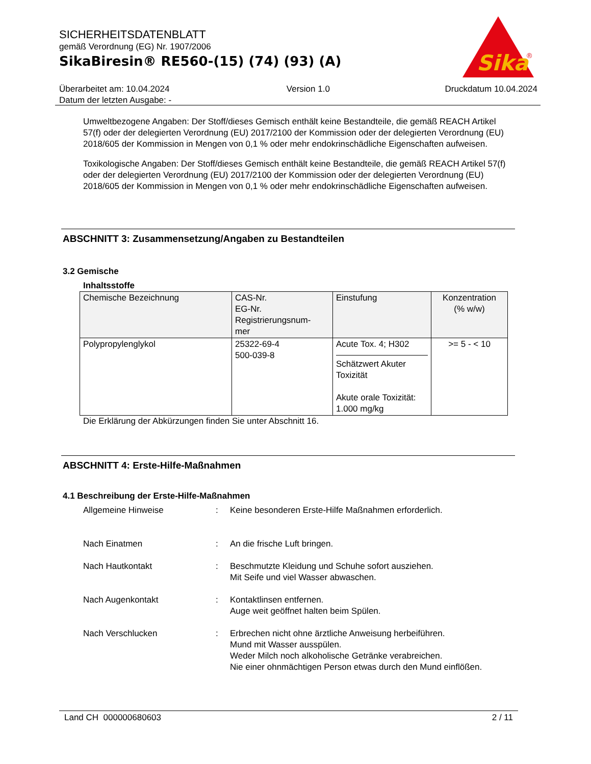SICHERHEITSDATENBLATT
gemäß Verordnung (EG) Nr. 1907/2006
SikaBiresin® RE560-(15) (74) (93) (A)
Sika
®
Überarbeitet am: 10.04.2024
Datum der letzten Ausgabe: -
Version 1.0 Druckdatum 10.04.2024
Umweltbezogene Angaben: Der Stoff/dieses Gemisch enthält keine Bestandteile, die gemäß REACH Artikel 57(f) oder der delegierten Verordnung (EU) 2017/2100 der Kommission oder der delegierten Verordnung (EU) 2018/605 der Kommission in Mengen von 0,1 % oder mehr endokrinschädliche Eigenschaften aufweisen.
Toxikologische Angaben: Der Stoff/dieses Gemisch enthält keine Bestandteile, die gemäß REACH Artikel 57(f) oder der delegierten Verordnung (EU) 2017/2100 der Kommission oder der delegierten Verordnung (EU) 2018/605 der Kommission in Mengen von 0,1 % oder mehr endokrinschädliche Eigenschaften aufweisen.
ABSCHNITT 3: Zusammensetzung/Angaben zu Bestandteilen
3.2 Gemische
Inhaltsstoffe
| Chemische Bezeichnung | CAS-Nr. EG-Nr. Registrierungsnum- mer | Einstufung | Konzentration (% w/w) |
| --- | --- | --- | --- |
| Polypropylenglykol | 25322-69-4 500-039-8 | Acute Tox. 4; H302 Schätzwert Akuter Toxizität Akute orale Toxizität: 1.000 mg/kg | >= 5 - < 10 |
Die Erklärung der Abkürzungen finden Sie unter Abschnitt 16.
ABSCHNITT 4: Erste-Hilfe-Maßnahmen
4.1 Beschreibung der Erste-Hilfe-Maßnahmen
Allgemeine Hinweise : Keine besonderen Erste-Hilfe Maßnahmen erforderlich.
Nach Einatmen : An die frische Luft bringen.
Nach Hautkontakt : Beschmutzte Kleidung und Schuhe sofort ausziehen.
Mit Seife und viel Wasser abwaschen.
Nach Augenkontakt : Kontaktlinsen entfernen.
Auge weit geöffnet halten beim Spülen.
Nach Verschlucken : Erbrechen nicht ohne ärztliche Anweisung herbeiführen.
Mund mit Wasser ausspülen.
Weder Milch noch alkoholische Getränke verabreichen.
Nie einer ohnmächtigen Person etwas durch den Mund einflößen.
Land CH 000000680603 2 / 11